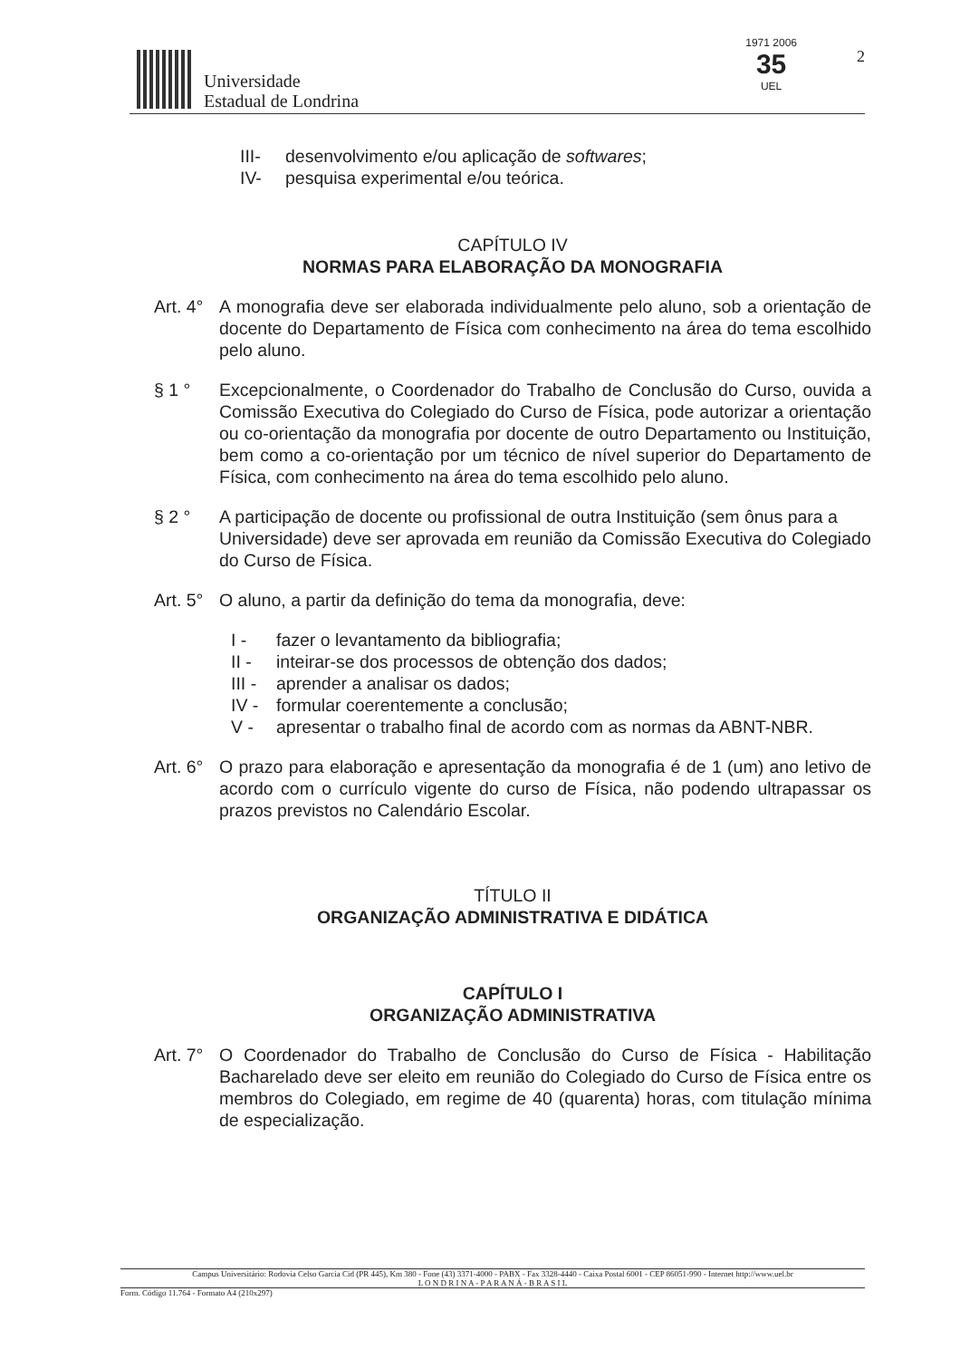Universidade
Estadual de Londrina
1971 2006
35
UEL
2
III- desenvolvimento e/ou aplicação de softwares;
IV- pesquisa experimental e/ou teórica.
CAPÍTULO IV
NORMAS PARA ELABORAÇÃO DA MONOGRAFIA
Art. 4°
A monografia deve ser elaborada individualmente pelo aluno, sob a orientação de docente do Departamento de Física com conhecimento na área do tema escolhido pelo aluno.
§ 1 ° Excepcionalmente, o Coordenador do Trabalho de Conclusão do Curso, ouvida a Comissão Executiva do Colegiado do Curso de Física, pode autorizar a orientação ou co-orientação da monografia por docente de outro Departamento ou Instituição, bem como a co-orientação por um técnico de nível superior do Departamento de Física, com conhecimento na área do tema escolhido pelo aluno.
§ 2 ° A participação de docente ou profissional de outra Instituição (sem ônus para a Universidade) deve ser aprovada em reunião da Comissão Executiva do Colegiado do Curso de Física.
Art. 5°
O aluno, a partir da definição do tema da monografia, deve:
I - fazer o levantamento da bibliografia;
II - inteirar-se dos processos de obtenção dos dados;
III - aprender a analisar os dados;
IV - formular coerentemente a conclusão;
V - apresentar o trabalho final de acordo com as normas da ABNT-NBR.
Art. 6°
O prazo para elaboração e apresentação da monografia é de 1 (um) ano letivo de acordo com o currículo vigente do curso de Física, não podendo ultrapassar os prazos previstos no Calendário Escolar.
TÍTULO II
ORGANIZAÇÃO ADMINISTRATIVA E DIDÁTICA
CAPÍTULO I
ORGANIZAÇÃO ADMINISTRATIVA
Art. 7°
O Coordenador do Trabalho de Conclusão do Curso de Física - Habilitação Bacharelado deve ser eleito em reunião do Colegiado do Curso de Física entre os membros do Colegiado, em regime de 40 (quarenta) horas, com titulação mínima de especialização.
Campus Universitário: Rodovia Celso Garcia Cid (PR 445), Km 380 - Fone (43) 3371-4000 - PABX - Fax 3328-4440 - Caixa Postal 6001 - CEP 86051-990 - Internet http://www.uel.br
L O N D R I N A - P A R A N Á - B R A S I L
Form. Código 11.764 - Formato A4 (210x297)